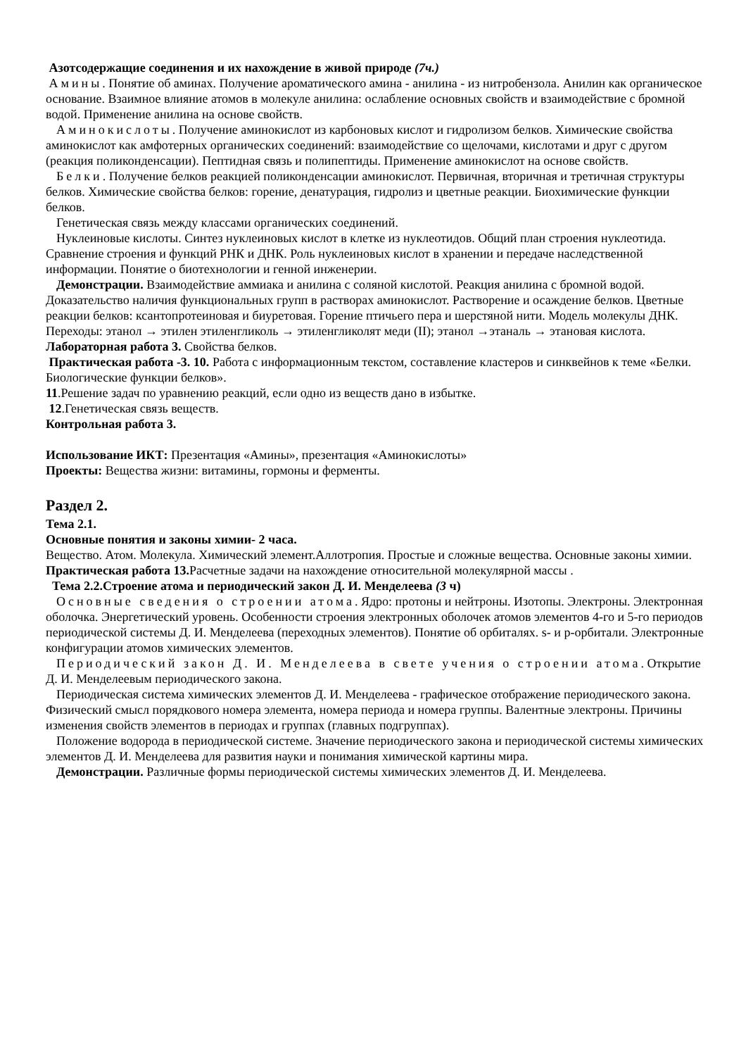Азотсодержащие соединения и их нахождение в живой природе (7ч.)
Амины. Понятие об аминах. Получение ароматического амина - анилина - из нитробензола. Анилин как органическое основание. Взаимное влияние атомов в молекуле анилина: ослабление основных свойств и взаимодействие с бромной водой. Применение анилина на основе свойств.
Аминокислоты. Получение аминокислот из карбоновых кислот и гидролизом белков. Химические свойства аминокислот как амфотерных органических соединений: взаимодействие со щелочами, кислотами и друг с другом (реакция поликонденсации). Пептидная связь и полипептиды. Применение аминокислот на основе свойств.
Белки. Получение белков реакцией поликонденсации аминокислот. Первичная, вторичная и третичная структуры белков. Химические свойства белков: горение, денатурация, гидролиз и цветные реакции. Биохимические функции белков.
Генетическая связь между классами органических соединений.
Нуклеиновые кислоты. Синтез нуклеиновых кислот в клетке из нуклеотидов. Общий план строения нуклеотида. Сравнение строения и функций РНК и ДНК. Роль нуклеиновых кислот в хранении и передаче наследственной информации. Понятие о биотехнологии и генной инженерии.
Демонстрации. Взаимодействие аммиака и анилина с соляной кислотой. Реакция анилина с бромной водой. Доказательство наличия функциональных групп в растворах аминокислот. Растворение и осаждение белков. Цветные реакции белков: ксантопротеиновая и биуретовая. Горение птичьего пера и шерстяной нити. Модель молекулы ДНК. Переходы: этанол → этилен этиленгликоль → этиленгликолят меди (II); этанол →этаналь → этановая кислота.
Лабораторная работа 3. Свойства белков.
Практическая работа -3. 10. Работа с информационным текстом, составление кластеров и синквейнов к теме «Белки. Биологические функции белков».
11.Решение задач по уравнению реакций, если одно из веществ дано в избытке.
12.Генетическая связь веществ.
Контрольная работа 3.
Использование ИКТ: Презентация «Амины», презентация «Аминокислоты»
Проекты: Вещества жизни: витамины, гормоны и ферменты.
Раздел 2.
Тема 2.1.
Основные понятия и законы химии- 2 часа.
Вещество. Атом. Молекула. Химический элемент.Аллотропия. Простые и сложные вещества. Основные законы химии.
Практическая работа 13. Расчетные задачи на нахождение относительной молекулярной массы .
Тема 2.2.Строение атома и периодический закон Д. И. Менделеева (3 ч)
Основные сведения о строении атома. Ядро: протоны и нейтроны. Изотопы. Электроны. Электронная оболочка. Энергетический уровень. Особенности строения электронных оболочек атомов элементов 4-го и 5-го периодов периодической системы Д. И. Менделеева (переходных элементов). Понятие об орбиталях. s- и р-орбитали. Электронные конфигурации атомов химических элементов.
Периодический закон Д. И. Менделеева в свете учения о строении атома. Открытие Д. И. Менделеевым периодического закона.
Периодическая система химических элементов Д. И. Менделеева - графическое отображение периодического закона. Физический смысл порядкового номера элемента, номера периода и номера группы. Валентные электроны. Причины изменения свойств элементов в периодах и группах (главных подгруппах).
Положение водорода в периодической системе. Значение периодического закона и периодической системы химических элементов Д. И. Менделеева для развития науки и понимания химической картины мира.
Демонстрации. Различные формы периодической системы химических элементов Д. И. Менделеева.